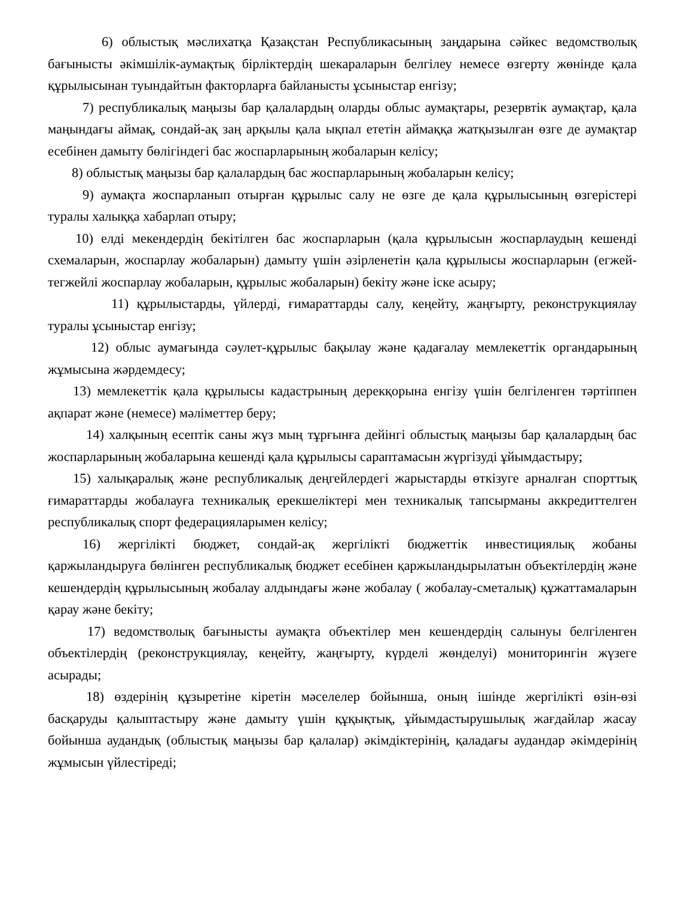6) облыстық мәслихатқа Қазақстан Республикасының заңдарына сәйкес ведомстволық бағынысты әкімшілік-аумақтық бірліктердің шекараларын белгілеу немесе өзгерту жөнінде қала құрылысынан туындайтын факторларға байланысты ұсыныстар енгізу;
7) республикалық маңызы бар қалалардың оларды облыс аумақтары, резервтік аумақтар, қала маңындағы аймақ, сондай-ақ заң арқылы қала ықпал ететін аймаққа жатқызылған өзге де аумақтар есебінен дамыту бөлігіндегі бас жоспарларының жобаларын келісу;
8) облыстық маңызы бар қалалардың бас жоспарларының жобаларын келісу;
9) аумақта жоспарланып отырған құрылыс салу не өзге де қала құрылысының өзгерістері туралы халыққа хабарлап отыру;
10) елді мекендердің бекітілген бас жоспарларын (қала құрылысын жоспарлаудың кешенді схемаларын, жоспарлау жобаларын) дамыту үшін әзірленетін қала құрылысы жоспарларын (егжей-тегжейлі жоспарлау жобаларын, құрылыс жобаларын) бекіту және іске асыру;
11) құрылыстарды, үйлерді, ғимараттарды салу, кеңейту, жаңғырту, реконструкциялау туралы ұсыныстар енгізу;
12) облыс аумағында сәулет-құрылыс бақылау және қадағалау мемлекеттік органдарының жұмысына жәрдемдесу;
13) мемлекеттік қала құрылысы кадастрының дерекқорына енгізу үшін белгіленген тәртіппен ақпарат және (немесе) мәліметтер беру;
14) халқының есептік саны жүз мың тұрғынға дейінгі облыстық маңызы бар қалалардың бас жоспарларының жобаларына кешенді қала құрылысы сараптамасын жүргізуді ұйымдастыру;
15) халықаралық және республикалық деңгейлердегі жарыстарды өткізуге арналған спорттық ғимараттарды жобалауға техникалық ерекшеліктері мен техникалық тапсырманы аккредиттелген республикалық спорт федерацияларымен келісу;
16) жергілікті бюджет, сондай-ақ жергілікті бюджеттік инвестициялық жобаны қаржыландыруға бөлінген республикалық бюджет есебінен қаржыландырылатын объектілердің және кешендердің құрылысының жобалау алдындағы және жобалау ( жобалау-сметалық) құжаттамаларын қарау және бекіту;
17) ведомстволық бағынысты аумақта объектілер мен кешендердің салынуы белгіленген объектілердің (реконструкциялау, кеңейту, жаңғырту, күрделі жөнделуі) мониторингін жүзеге асырады;
18) өздерінің құзыретіне кіретін мәселелер бойынша, оның ішінде жергілікті өзін-өзі басқаруды қалыптастыру және дамыту үшін құқықтық, ұйымдастырушылық жағдайлар жасау бойынша аудандық (облыстық маңызы бар қалалар) әкімдіктерінің, қаладағы аудандар әкімдерінің жұмысын үйлестіреді;